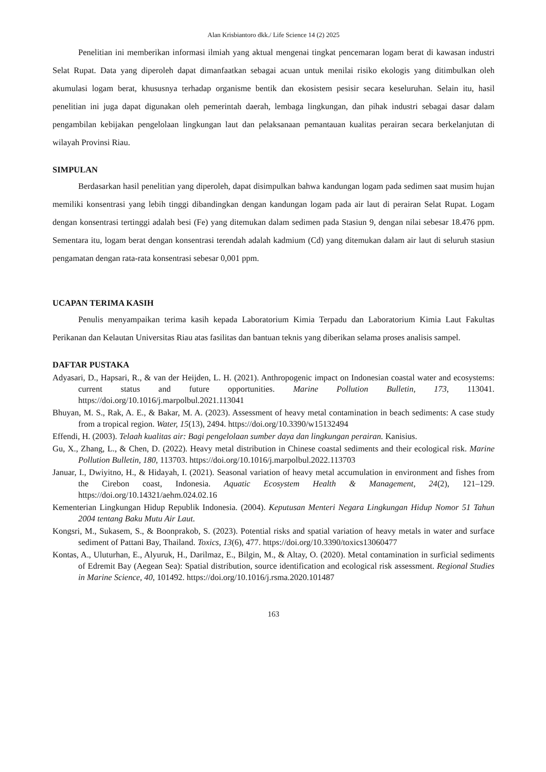Alan Krisbiantoro dkk./ Life Science 14 (2) 2025
Penelitian ini memberikan informasi ilmiah yang aktual mengenai tingkat pencemaran logam berat di kawasan industri Selat Rupat. Data yang diperoleh dapat dimanfaatkan sebagai acuan untuk menilai risiko ekologis yang ditimbulkan oleh akumulasi logam berat, khususnya terhadap organisme bentik dan ekosistem pesisir secara keseluruhan. Selain itu, hasil penelitian ini juga dapat digunakan oleh pemerintah daerah, lembaga lingkungan, dan pihak industri sebagai dasar dalam pengambilan kebijakan pengelolaan lingkungan laut dan pelaksanaan pemantauan kualitas perairan secara berkelanjutan di wilayah Provinsi Riau.
SIMPULAN
Berdasarkan hasil penelitian yang diperoleh, dapat disimpulkan bahwa kandungan logam pada sedimen saat musim hujan memiliki konsentrasi yang lebih tinggi dibandingkan dengan kandungan logam pada air laut di perairan Selat Rupat. Logam dengan konsentrasi tertinggi adalah besi (Fe) yang ditemukan dalam sedimen pada Stasiun 9, dengan nilai sebesar 18.476 ppm. Sementara itu, logam berat dengan konsentrasi terendah adalah kadmium (Cd) yang ditemukan dalam air laut di seluruh stasiun pengamatan dengan rata-rata konsentrasi sebesar 0,001 ppm.
UCAPAN TERIMA KASIH
Penulis menyampaikan terima kasih kepada Laboratorium Kimia Terpadu dan Laboratorium Kimia Laut Fakultas Perikanan dan Kelautan Universitas Riau atas fasilitas dan bantuan teknis yang diberikan selama proses analisis sampel.
DAFTAR PUSTAKA
Adyasari, D., Hapsari, R., & van der Heijden, L. H. (2021). Anthropogenic impact on Indonesian coastal water and ecosystems: current status and future opportunities. Marine Pollution Bulletin, 173, 113041. https://doi.org/10.1016/j.marpolbul.2021.113041
Bhuyan, M. S., Rak, A. E., & Bakar, M. A. (2023). Assessment of heavy metal contamination in beach sediments: A case study from a tropical region. Water, 15(13), 2494. https://doi.org/10.3390/w15132494
Effendi, H. (2003). Telaah kualitas air: Bagi pengelolaan sumber daya dan lingkungan perairan. Kanisius.
Gu, X., Zhang, L., & Chen, D. (2022). Heavy metal distribution in Chinese coastal sediments and their ecological risk. Marine Pollution Bulletin, 180, 113703. https://doi.org/10.1016/j.marpolbul.2022.113703
Januar, I., Dwiyitno, H., & Hidayah, I. (2021). Seasonal variation of heavy metal accumulation in environment and fishes from the Cirebon coast, Indonesia. Aquatic Ecosystem Health & Management, 24(2), 121–129. https://doi.org/10.14321/aehm.024.02.16
Kementerian Lingkungan Hidup Republik Indonesia. (2004). Keputusan Menteri Negara Lingkungan Hidup Nomor 51 Tahun 2004 tentang Baku Mutu Air Laut.
Kongsri, M., Sukasem, S., & Boonprakob, S. (2023). Potential risks and spatial variation of heavy metals in water and surface sediment of Pattani Bay, Thailand. Toxics, 13(6), 477. https://doi.org/10.3390/toxics13060477
Kontas, A., Uluturhan, E., Alyuruk, H., Darilmaz, E., Bilgin, M., & Altay, O. (2020). Metal contamination in surficial sediments of Edremit Bay (Aegean Sea): Spatial distribution, source identification and ecological risk assessment. Regional Studies in Marine Science, 40, 101492. https://doi.org/10.1016/j.rsma.2020.101487
163